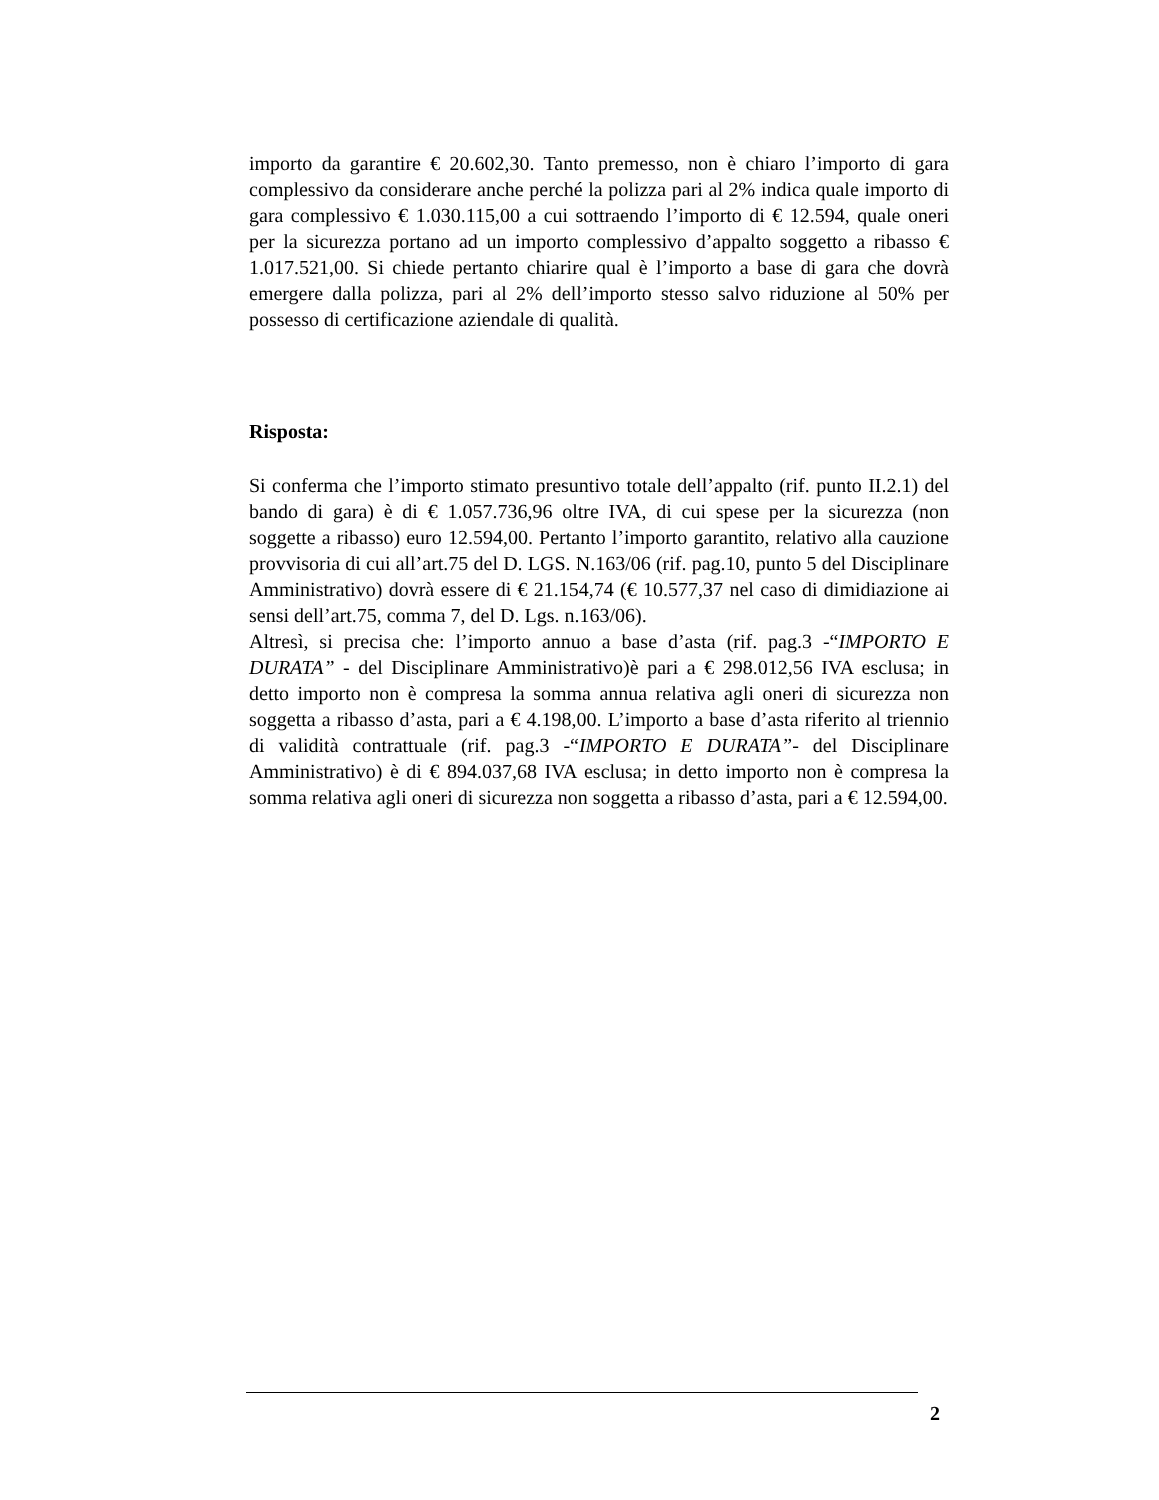importo da garantire € 20.602,30. Tanto premesso, non è chiaro l’importo di gara complessivo da considerare anche perché la polizza pari al 2% indica quale importo di gara complessivo € 1.030.115,00 a cui sottraendo l’importo di € 12.594, quale oneri per la sicurezza portano ad un importo complessivo d’appalto soggetto a ribasso € 1.017.521,00. Si chiede pertanto chiarire qual è l’importo a base di gara che dovrà emergere dalla polizza, pari al 2% dell’importo stesso salvo riduzione al 50% per possesso di certificazione aziendale di qualità.
Risposta:
Si conferma che l’importo stimato presuntivo totale dell’appalto (rif. punto II.2.1) del bando di gara) è di € 1.057.736,96 oltre IVA, di cui spese per la sicurezza (non soggette a ribasso) euro 12.594,00. Pertanto l’importo garantito, relativo alla cauzione provvisoria di cui all’art.75 del D. LGS. N.163/06 (rif. pag.10, punto 5 del Disciplinare Amministrativo) dovrà essere di € 21.154,74 (€ 10.577,37 nel caso di dimidiazione ai sensi dell’art.75, comma 7, del D. Lgs. n.163/06).
Altresì, si precisa che: l’importo annuo a base d’asta (rif. pag.3 -“IMPORTO E DURATA” - del Disciplinare Amministrativo)è pari a € 298.012,56 IVA esclusa; in detto importo non è compresa la somma annua relativa agli oneri di sicurezza non soggetta a ribasso d’asta, pari a € 4.198,00. L’importo a base d’asta riferito al triennio di validità contrattuale (rif. pag.3 -“IMPORTO E DURATA”- del Disciplinare Amministrativo) è di € 894.037,68 IVA esclusa; in detto importo non è compresa la somma relativa agli oneri di sicurezza non soggetta a ribasso d’asta, pari a € 12.594,00.
2